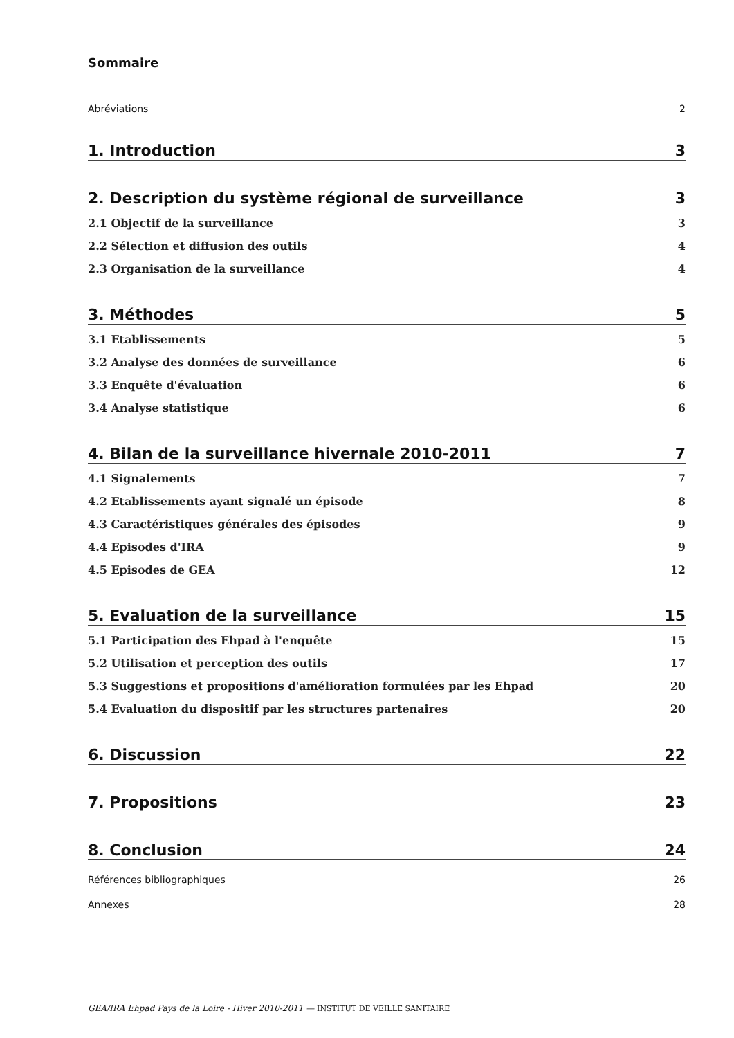Sommaire
Abréviations 2
1. Introduction 3
2. Description du système régional de surveillance 3
2.1 Objectif de la surveillance 3
2.2 Sélection et diffusion des outils 4
2.3 Organisation de la surveillance 4
3. Méthodes 5
3.1 Etablissements 5
3.2 Analyse des données de surveillance 6
3.3 Enquête d'évaluation 6
3.4 Analyse statistique 6
4. Bilan de la surveillance hivernale 2010-2011 7
4.1 Signalements 7
4.2 Etablissements ayant signalé un épisode 8
4.3 Caractéristiques générales des épisodes 9
4.4 Episodes d'IRA 9
4.5 Episodes de GEA 12
5. Evaluation de la surveillance 15
5.1 Participation des Ehpad à l'enquête 15
5.2 Utilisation et perception des outils 17
5.3 Suggestions et propositions d'amélioration formulées par les Ehpad 20
5.4 Evaluation du dispositif par les structures partenaires 20
6. Discussion 22
7. Propositions 23
8. Conclusion 24
Références bibliographiques 26
Annexes 28
GEA/IRA Ehpad Pays de la Loire - Hiver 2010-2011 — INSTITUT DE VEILLE SANITAIRE